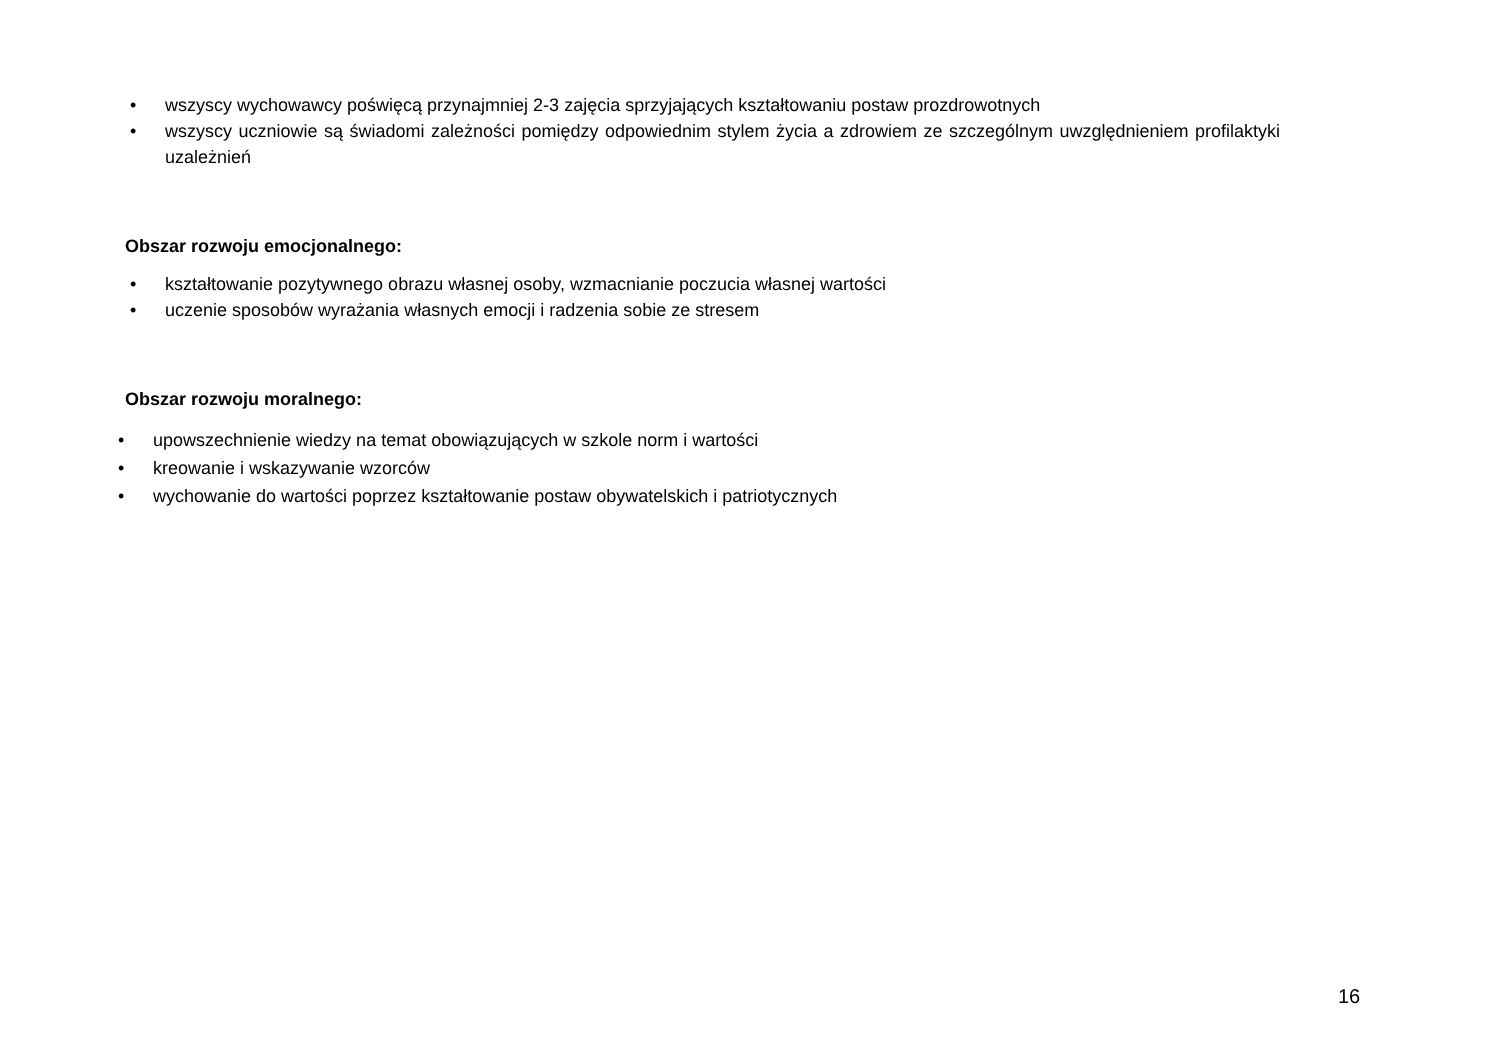• wszyscy wychowawcy poświęcą przynajmniej 2-3 zajęcia sprzyjających kształtowaniu postaw prozdrowotnych
• wszyscy uczniowie są świadomi zależności pomiędzy odpowiednim stylem życia a zdrowiem ze szczególnym uwzględnieniem profilaktyki uzależnień
Obszar rozwoju emocjonalnego:
• kształtowanie pozytywnego obrazu własnej osoby, wzmacnianie poczucia własnej wartości
• uczenie sposobów wyrażania własnych emocji i radzenia sobie ze stresem
Obszar rozwoju moralnego:
• upowszechnienie wiedzy na temat obowiązujących w szkole norm i wartości
• kreowanie i wskazywanie wzorców
• wychowanie do wartości poprzez kształtowanie postaw obywatelskich i patriotycznych
16